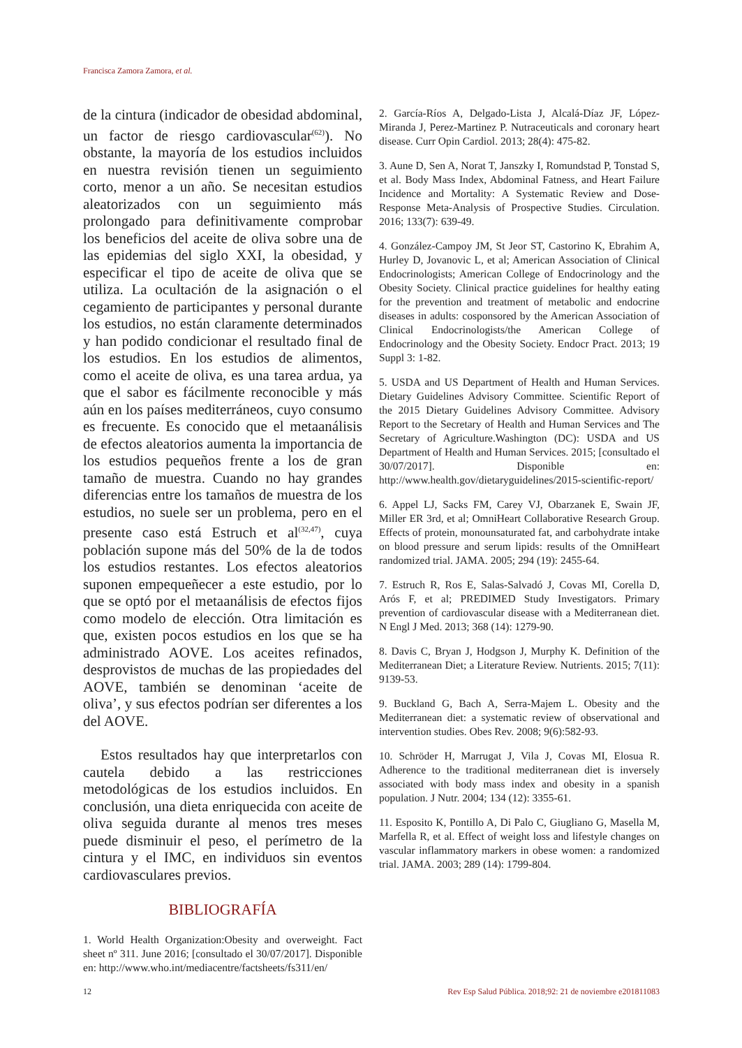Francisca Zamora Zamora, et al.
de la cintura (indicador de obesidad abdominal, un factor de riesgo cardiovascular<sup>(62)</sup>). No obstante, la mayoría de los estudios incluidos en nuestra revisión tienen un seguimiento corto, menor a un año. Se necesitan estudios aleatorizados con un seguimiento más prolongado para definitivamente comprobar los beneficios del aceite de oliva sobre una de las epidemias del siglo XXI, la obesidad, y especificar el tipo de aceite de oliva que se utiliza. La ocultación de la asignación o el cegamiento de participantes y personal durante los estudios, no están claramente determinados y han podido condicionar el resultado final de los estudios. En los estudios de alimentos, como el aceite de oliva, es una tarea ardua, ya que el sabor es fácilmente reconocible y más aún en los países mediterráneos, cuyo consumo es frecuente. Es conocido que el metaanálisis de efectos aleatorios aumenta la importancia de los estudios pequeños frente a los de gran tamaño de muestra. Cuando no hay grandes diferencias entre los tamaños de muestra de los estudios, no suele ser un problema, pero en el presente caso está Estruch et al<sup>(32,47)</sup>, cuya población supone más del 50% de la de todos los estudios restantes. Los efectos aleatorios suponen empequeñecer a este estudio, por lo que se optó por el metaanálisis de efectos fijos como modelo de elección. Otra limitación es que, existen pocos estudios en los que se ha administrado AOVE. Los aceites refinados, desprovistos de muchas de las propiedades del AOVE, también se denominan ‘aceite de oliva’, y sus efectos podrían ser diferentes a los del AOVE.
Estos resultados hay que interpretarlos con cautela debido a las restricciones metodológicas de los estudios incluidos. En conclusión, una dieta enriquecida con aceite de oliva seguida durante al menos tres meses puede disminuir el peso, el perímetro de la cintura y el IMC, en individuos sin eventos cardiovasculares previos.
BIBLIOGRAFÍA
1. World Health Organization:Obesity and overweight. Fact sheet nº 311. June 2016; [consultado el 30/07/2017]. Disponible en: http://www.who.int/mediacentre/factsheets/fs311/en/
2. García-Ríos A, Delgado-Lista J, Alcalá-Díaz JF, López-Miranda J, Perez-Martinez P. Nutraceuticals and coronary heart disease. Curr Opin Cardiol. 2013; 28(4): 475-82.
3. Aune D, Sen A, Norat T, Janszky I, Romundstad P, Tonstad S, et al. Body Mass Index, Abdominal Fatness, and Heart Failure Incidence and Mortality: A Systematic Review and Dose-Response Meta-Analysis of Prospective Studies. Circulation. 2016; 133(7): 639-49.
4. González-Campoy JM, St Jeor ST, Castorino K, Ebrahim A, Hurley D, Jovanovic L, et al; American Association of Clinical Endocrinologists; American College of Endocrinology and the Obesity Society. Clinical practice guidelines for healthy eating for the prevention and treatment of metabolic and endocrine diseases in adults: cosponsored by the American Association of Clinical Endocrinologists/the American College of Endocrinology and the Obesity Society. Endocr Pract. 2013; 19 Suppl 3: 1-82.
5. USDA and US Department of Health and Human Services. Dietary Guidelines Advisory Committee. Scientific Report of the 2015 Dietary Guidelines Advisory Committee. Advisory Report to the Secretary of Health and Human Services and The Secretary of Agriculture.Washington (DC): USDA and US Department of Health and Human Services. 2015; [consultado el 30/07/2017]. Disponible en: http://www.health.gov/dietaryguidelines/2015-scientific-report/
6. Appel LJ, Sacks FM, Carey VJ, Obarzanek E, Swain JF, Miller ER 3rd, et al; OmniHeart Collaborative Research Group. Effects of protein, monounsaturated fat, and carbohydrate intake on blood pressure and serum lipids: results of the OmniHeart randomized trial. JAMA. 2005; 294 (19): 2455-64.
7. Estruch R, Ros E, Salas-Salvadó J, Covas MI, Corella D, Arós F, et al; PREDIMED Study Investigators. Primary prevention of cardiovascular disease with a Mediterranean diet. N Engl J Med. 2013; 368 (14): 1279-90.
8. Davis C, Bryan J, Hodgson J, Murphy K. Definition of the Mediterranean Diet; a Literature Review. Nutrients. 2015; 7(11): 9139-53.
9. Buckland G, Bach A, Serra-Majem L. Obesity and the Mediterranean diet: a systematic review of observational and intervention studies. Obes Rev. 2008; 9(6):582-93.
10. Schröder H, Marrugat J, Vila J, Covas MI, Elosua R. Adherence to the traditional mediterranean diet is inversely associated with body mass index and obesity in a spanish population. J Nutr. 2004; 134 (12): 3355-61.
11. Esposito K, Pontillo A, Di Palo C, Giugliano G, Masella M, Marfella R, et al. Effect of weight loss and lifestyle changes on vascular inflammatory markers in obese women: a randomized trial. JAMA. 2003; 289 (14): 1799-804.
12 Rev Esp Salud Pública. 2018;92: 21 de noviembre e201811083